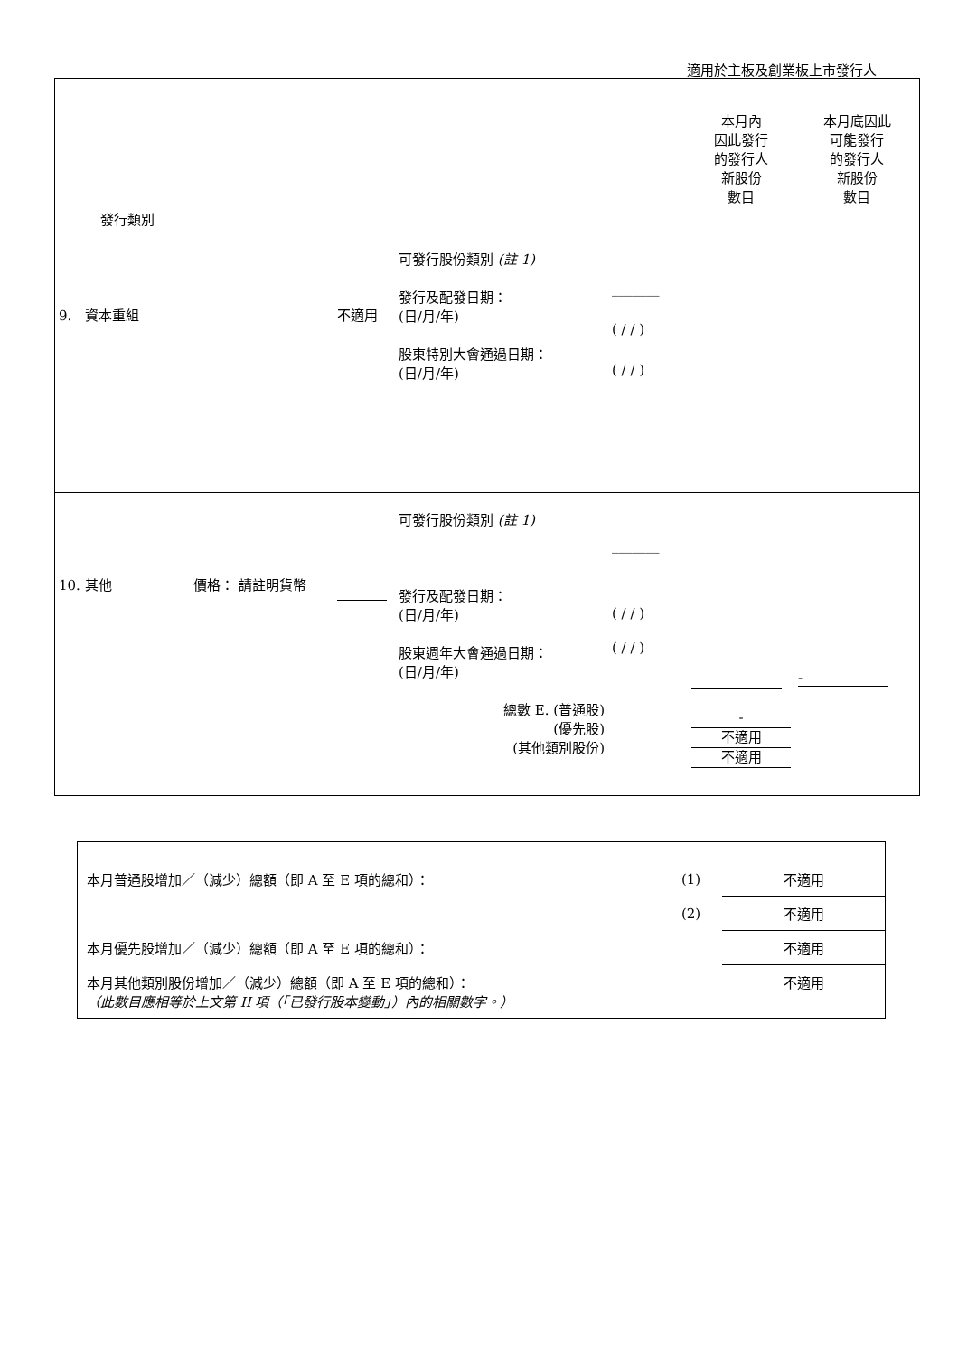適用於主板及創業板上市發行人
| 發行類別 | | | | 本月內 因此發行 的發行人 新股份 數目 | 本月底因此 可能發行 的發行人 新股份 數目 |
| 9. 資本重組 | 不適用 | 可發行股份類別 (註 1) 發行及配發日期： (日/月/年) 股東特別大會通過日期： (日/月/年) | _______ ( / / ) ( / / ) | | |
| 10. 其他 價格： 請註明貨幣 | | 可發行股份類別 (註 1) 發行及配發日期： (日/月/年) 股東週年大會通過日期： (日/月/年) 總數 E. (普通股) (優先股) (其他類別股份) | _______ ( / / ) ( / / ) | - 不適用 不適用 | - |
| 本月普通股增加／（減少）總額（即 A 至 E 項的總和）： | (1) | 不適用 |
| | (2) | 不適用 |
| 本月優先股增加／（減少）總額（即 A 至 E 項的總和）： | | 不適用 |
| 本月其他類別股份增加／（減少）總額（即 A 至 E 項的總和）： （此數目應相等於上文第 II 項（「已發行股本變動」）內的相關數字。） | | 不適用 |